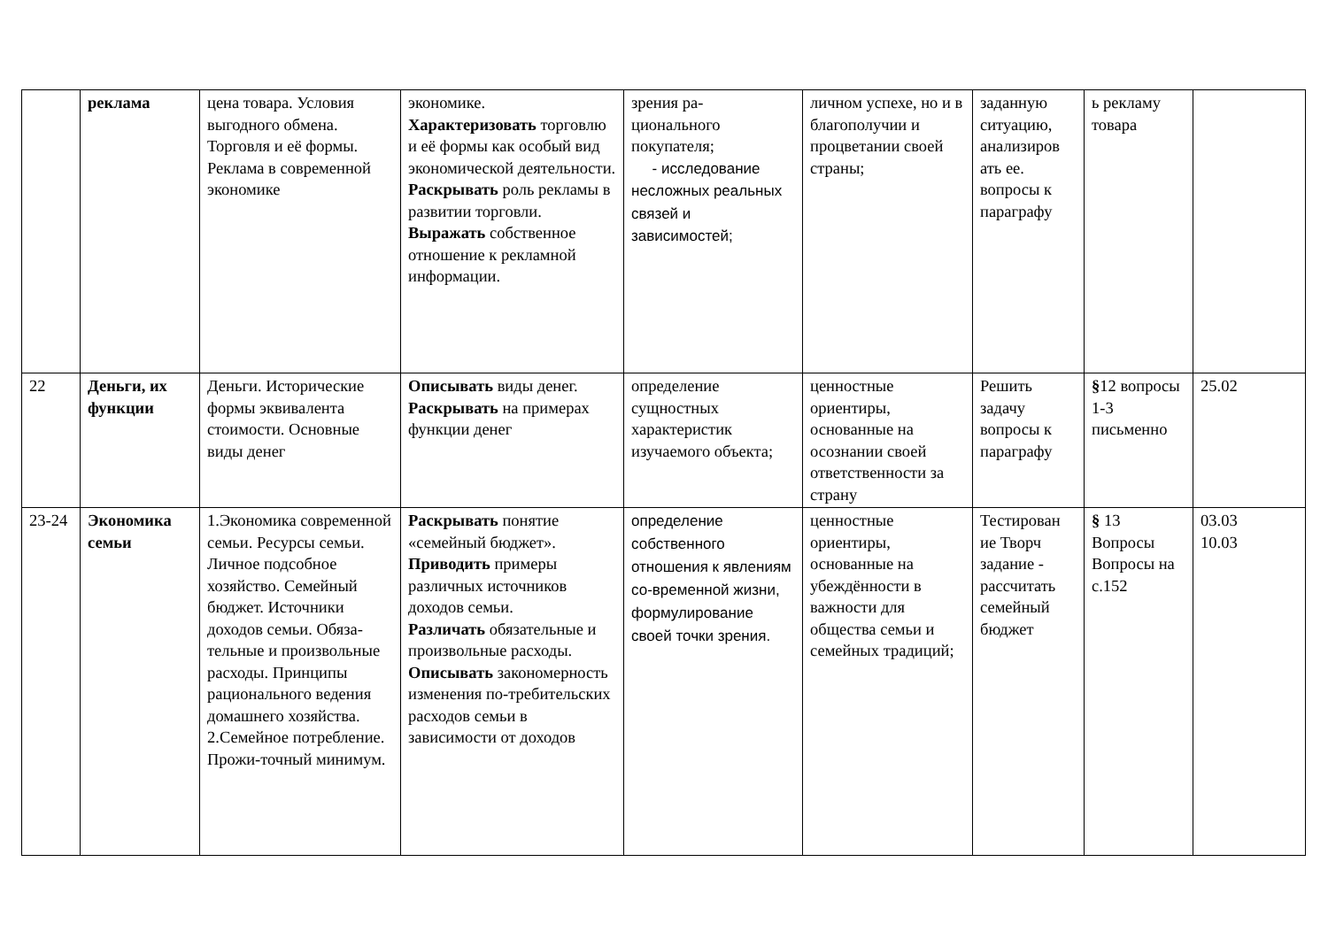| | реклама | цена товара. Условия выгодного обмена. Торговля и её формы. Реклама в современной экономике | экономике. Характеризовать торговлю и её формы как особый вид экономической деятельности. Раскрывать роль рекламы в развитии торговли. Выражать собственное отношение к рекламной информации. | зрения ра- ционального покупателя; - исследование несложных реальных связей и зависимостей; | личном успехе, но и в благополучии и процветании своей страны; | заданную ситуацию, анализиров ать ее. вопросы к параграфу | ь рекламу товара | |
| 22 | Деньги, их функции | Деньги. Исторические формы эквивалента стоимости. Основные виды денег | Описывать виды денег. Раскрывать на примерах функции денег | определение сущностных характеристик изучаемого объекта; | ценностные ориентиры, основанные на осознании своей ответственности за страну | Решить задачу вопросы к параграфу | § 12 вопросы 1-3 письменно | 25.02 |
| 23-24 | Экономика семьи | 1.Экономика современной семьи. Ресурсы семьи. Личное подсобное хозяйство. Семейный бюджет. Источники доходов семьи. Обяза-тельные и произвольные расходы. Принципы рационального ведения домашнего хозяйства. 2.Семейное потребление. Прожи-точный минимум. | Раскрывать понятие «семейный бюджет». Приводить примеры различных источников доходов семьи. Различать обязательные и произвольные расходы. Описывать закономерность изменения по-требительских расходов семьи в зависимости от доходов | определение собственного отношения к явлениям со-временной жизни, формулирование своей точки зрения. | ценностные ориентиры, основанные на убеждённости в важности для общества семьи и семейных традиций; | Тестирован ие Творч задание - рассчитать семейный бюджет | § 13 Вопросы Вопросы на с.152 | 03.03 10.03 |